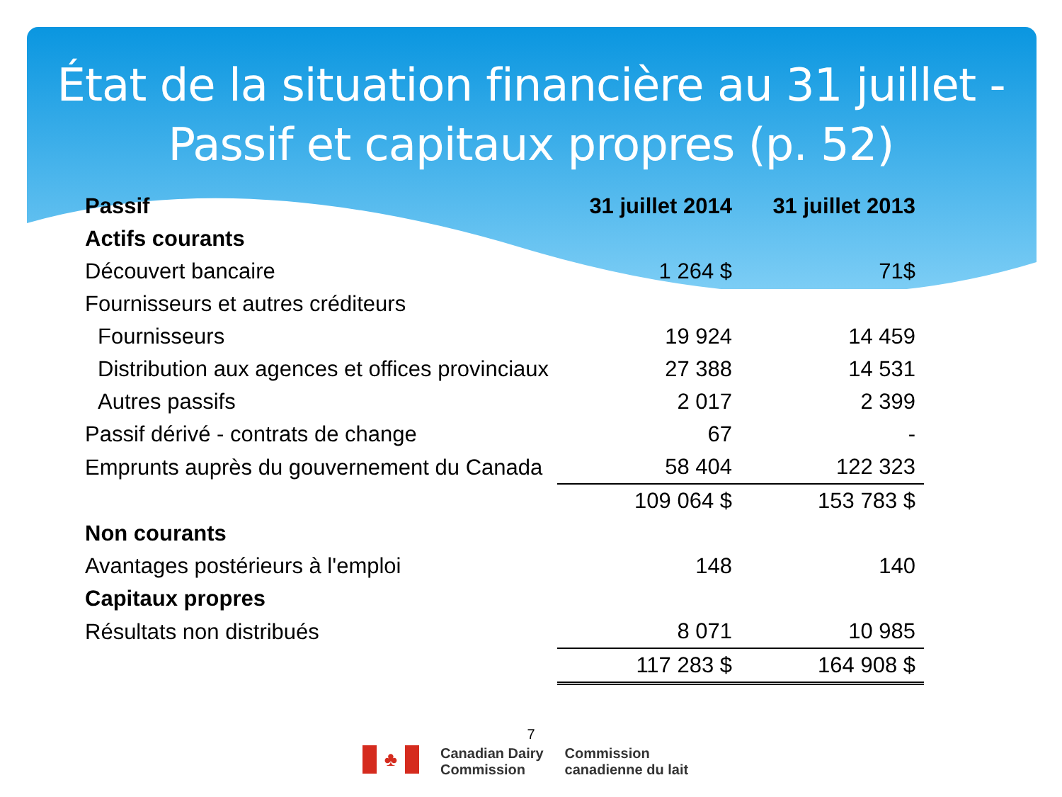État de la situation financière au 31 juillet - Passif et capitaux propres (p. 52)
| Passif | 31 juillet 2014 | 31 juillet 2013 |
| --- | --- | --- |
| Actifs courants | | |
| Découvert bancaire | 1 264 $ | 71$ |
| Fournisseurs et autres créditeurs | | |
| Fournisseurs | 19 924 | 14 459 |
| Distribution aux agences et offices provinciaux | 27 388 | 14 531 |
| Autres passifs | 2 017 | 2 399 |
| Passif dérivé - contrats de change | 67 | - |
| Emprunts auprès du gouvernement du Canada | 58 404 | 122 323 |
| | 109 064 $ | 153 783 $ |
| Non courants | | |
| Avantages postérieurs à l'emploi | 148 | 140 |
| Capitaux propres | | |
| Résultats non distribués | 8 071 | 10 985 |
| | 117 283 $ | 164 908 $ |
7
♣
Canadian Dairy
Commission
Commission
canadienne du lait